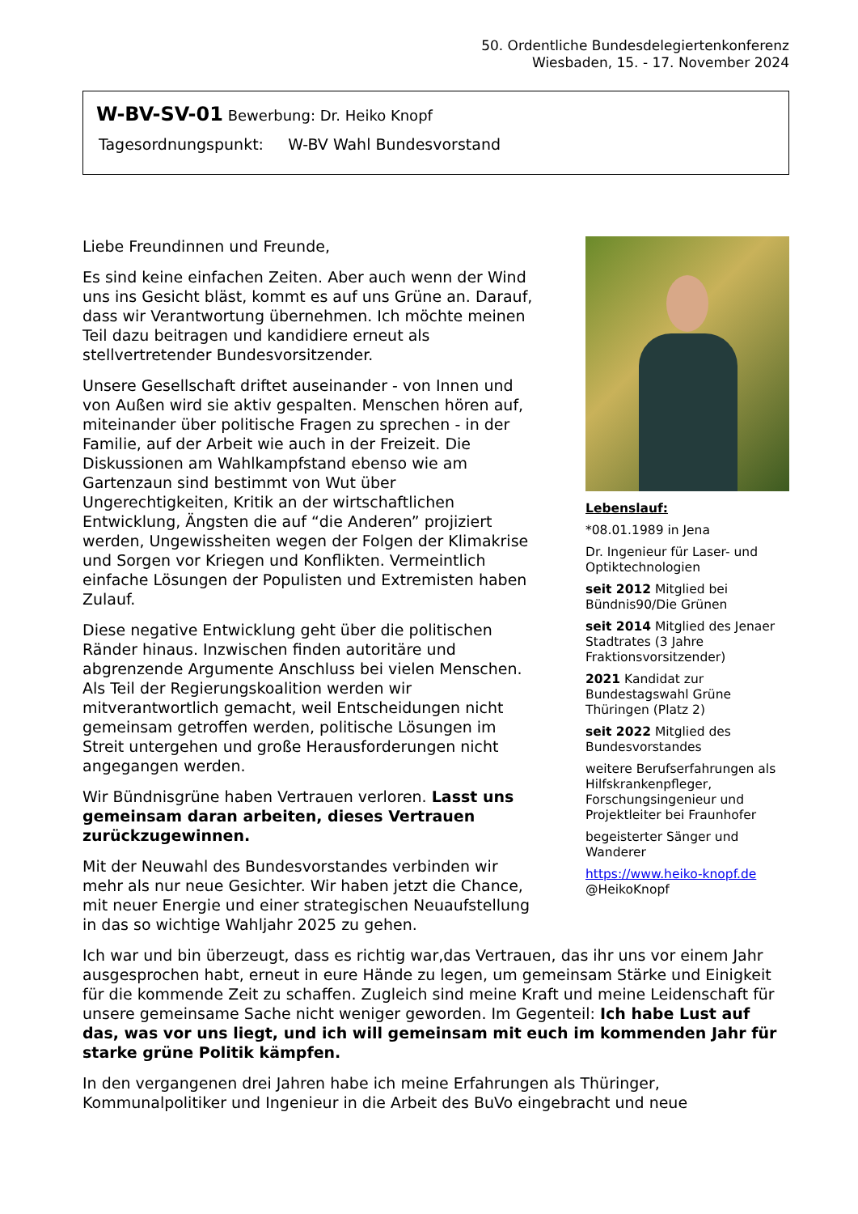50. Ordentliche Bundesdelegiertenkonferenz
Wiesbaden, 15. - 17. November 2024
W-BV-SV-01 Bewerbung: Dr. Heiko Knopf
Tagesordnungspunkt: W-BV Wahl Bundesvorstand
Liebe Freundinnen und Freunde,
Es sind keine einfachen Zeiten. Aber auch wenn der Wind uns ins Gesicht bläst, kommt es auf uns Grüne an. Darauf, dass wir Verantwortung übernehmen. Ich möchte meinen Teil dazu beitragen und kandidiere erneut als stellvertretender Bundesvorsitzender.
Unsere Gesellschaft driftet auseinander - von Innen und von Außen wird sie aktiv gespalten. Menschen hören auf, miteinander über politische Fragen zu sprechen - in der Familie, auf der Arbeit wie auch in der Freizeit. Die Diskussionen am Wahlkampfstand ebenso wie am Gartenzaun sind bestimmt von Wut über Ungerechtigkeiten, Kritik an der wirtschaftlichen Entwicklung, Ängsten die auf “die Anderen” projiziert werden, Ungewissheiten wegen der Folgen der Klimakrise und Sorgen vor Kriegen und Konflikten. Vermeintlich einfache Lösungen der Populisten und Extremisten haben Zulauf.
Diese negative Entwicklung geht über die politischen Ränder hinaus. Inzwischen finden autoritäre und abgrenzende Argumente Anschluss bei vielen Menschen. Als Teil der Regierungskoalition werden wir mitverantwortlich gemacht, weil Entscheidungen nicht gemeinsam getroffen werden, politische Lösungen im Streit untergehen und große Herausforderungen nicht angegangen werden.
Wir Bündnisgrüne haben Vertrauen verloren. Lasst uns gemeinsam daran arbeiten, dieses Vertrauen zurückzugewinnen.
Mit der Neuwahl des Bundesvorstandes verbinden wir mehr als nur neue Gesichter. Wir haben jetzt die Chance, mit neuer Energie und einer strategischen Neuaufstellung in das so wichtige Wahljahr 2025 zu gehen.
Lebenslauf:
*08.01.1989 in Jena
Dr. Ingenieur für Laser- und Optiktechnologien
seit 2012 Mitglied bei Bündnis90/Die Grünen
seit 2014 Mitglied des Jenaer Stadtrates (3 Jahre Fraktionsvorsitzender)
2021 Kandidat zur Bundestagswahl Grüne Thüringen (Platz 2)
seit 2022 Mitglied des Bundesvorstandes
weitere Berufserfahrungen als Hilfskrankenpfleger, Forschungsingenieur und Projektleiter bei Fraunhofer
begeisterter Sänger und Wanderer
https://www.heiko-knopf.de
@HeikoKnopf
Ich war und bin überzeugt, dass es richtig war,das Vertrauen, das ihr uns vor einem Jahr ausgesprochen habt, erneut in eure Hände zu legen, um gemeinsam Stärke und Einigkeit für die kommende Zeit zu schaffen. Zugleich sind meine Kraft und meine Leidenschaft für unsere gemeinsame Sache nicht weniger geworden. Im Gegenteil: Ich habe Lust auf das, was vor uns liegt, und ich will gemeinsam mit euch im kommenden Jahr für starke grüne Politik kämpfen.
In den vergangenen drei Jahren habe ich meine Erfahrungen als Thüringer, Kommunalpolitiker und Ingenieur in die Arbeit des BuVo eingebracht und neue